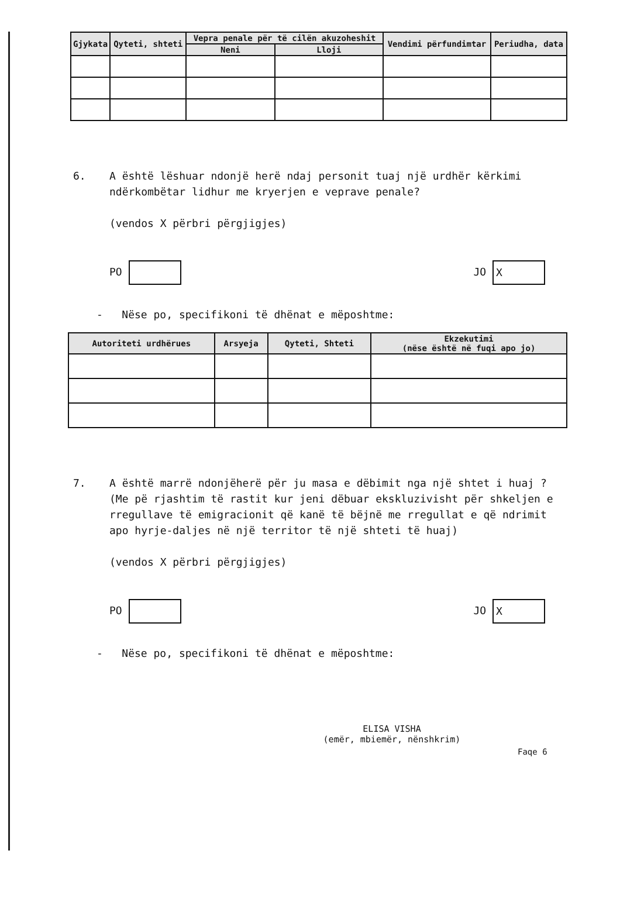| Gjykata | Qyteti, shteti | Vepra penale për të cilën akuzoheshit | | Vendimi përfundimtar | Periudha, data |
| --- | --- | --- | --- | --- | --- |
| | | Neni | Lloji | | |
6. A është lëshuar ndonjë herë ndaj personit tuaj një urdhër kërkimi ndërkombëtar lidhur me kryerjen e veprave penale?
(vendos X përbri përgjigjes)
PO JO X
- Nëse po, specifikoni të dhënat e mëposhtme:
| Autoriteti urdhërues | Arsyeja | Qyteti, Shteti | Ekzekutimi (nëse është në fuqi apo jo) |
| --- | --- | --- | --- |
7. A është marrë ndonjëherë për ju masa e dëbimit nga një shtet i huaj ? (Me pë rjashtim të rastit kur jeni dëbuar ekskluzivisht për shkeljen e rregullave të emigracionit që kanë të bëjnë me rregullat e që ndrimit apo hyrje-daljes në një territor të një shteti të huaj)
(vendos X përbri përgjigjes)
PO JO X
- Nëse po, specifikoni të dhënat e mëposhtme:
ELISA VISHA
(emër, mbiemër, nënshkrim)
Faqe 6